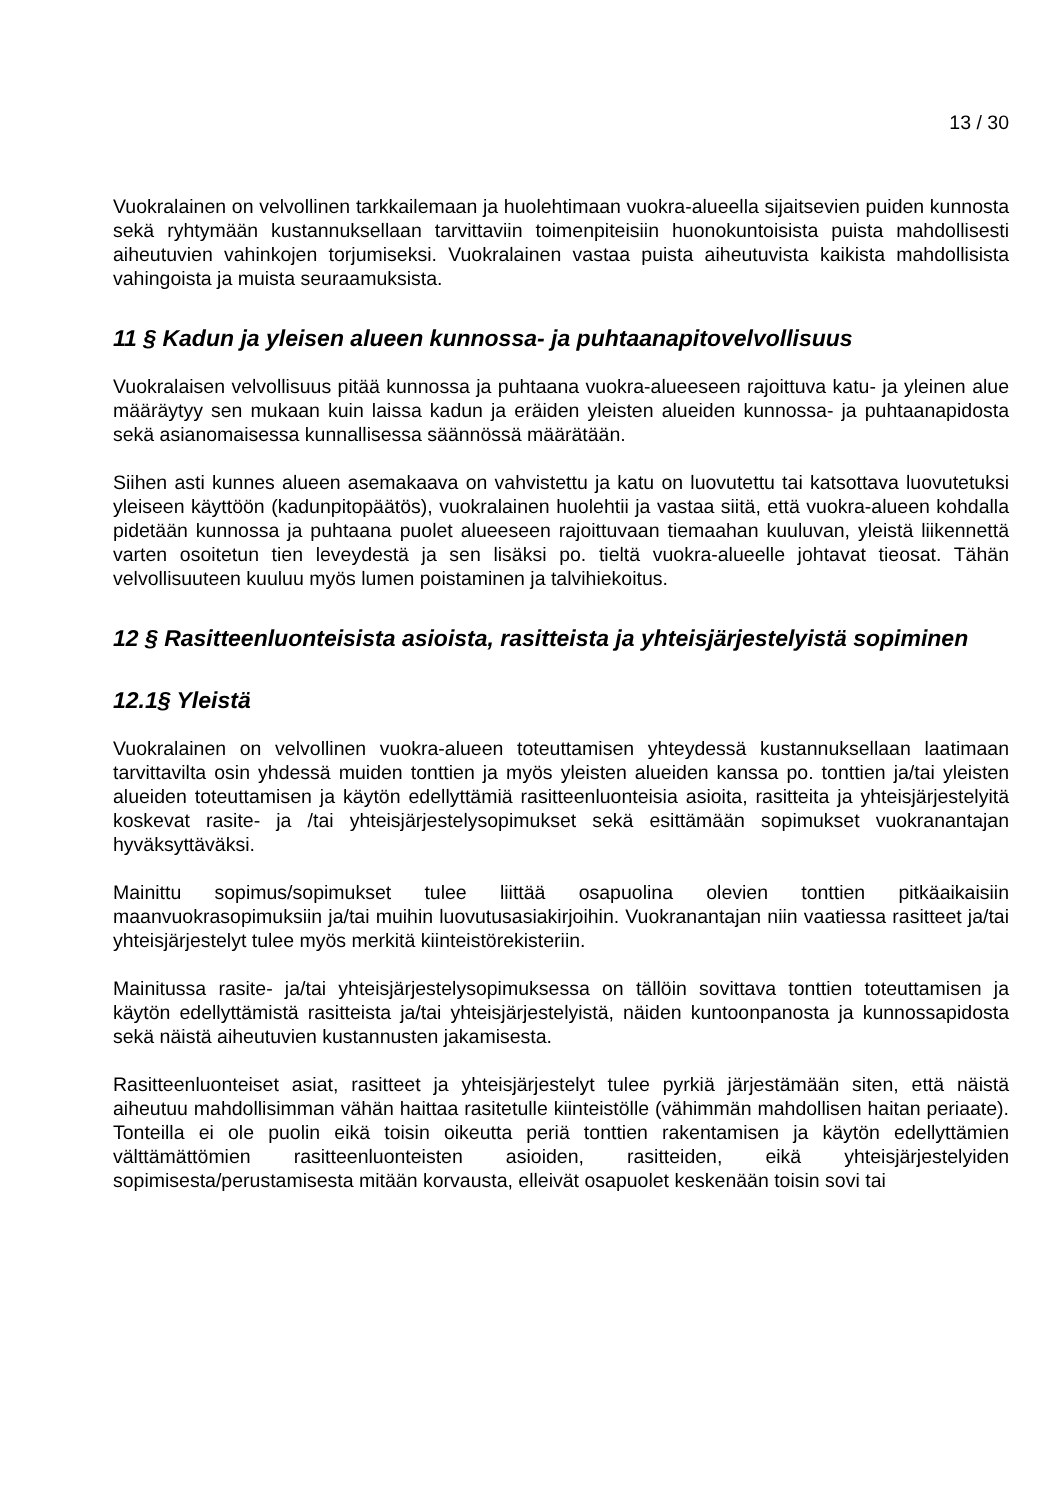13 / 30
Vuokralainen on velvollinen tarkkailemaan ja huolehtimaan vuokra-alueella sijaitsevien puiden kunnosta sekä ryhtymään kustannuksellaan tarvittaviin toimenpiteisiin huonokuntoisista puista mahdollisesti aiheutuvien vahinkojen torjumiseksi. Vuokralainen vastaa puista aiheutuvista kaikista mahdollisista vahingoista ja muista seuraamuksista.
11 § Kadun ja yleisen alueen kunnossa- ja puhtaanapitovelvollisuus
Vuokralaisen velvollisuus pitää kunnossa ja puhtaana vuokra-alueeseen rajoittuva katu- ja yleinen alue määräytyy sen mukaan kuin laissa kadun ja eräiden yleisten alueiden kunnossa- ja puhtaanapidosta sekä asianomaisessa kunnallisessa säännössä määrätään.
Siihen asti kunnes alueen asemakaava on vahvistettu ja katu on luovutettu tai katsottava luovutetuksi yleiseen käyttöön (kadunpitopäätös), vuokralainen huolehtii ja vastaa siitä, että vuokra-alueen kohdalla pidetään kunnossa ja puhtaana puolet alueeseen rajoittuvaan tiemaahan kuuluvan, yleistä liikennettä varten osoitetun tien leveydestä ja sen lisäksi po. tieltä vuokra-alueelle johtavat tieosat. Tähän velvollisuuteen kuuluu myös lumen poistaminen ja talvihiekoitus.
12 § Rasitteenluonteisista asioista, rasitteista ja yhteisjärjestelyistä sopiminen
12.1§ Yleistä
Vuokralainen on velvollinen vuokra-alueen toteuttamisen yhteydessä kustannuksellaan laatimaan tarvittavilta osin yhdessä muiden tonttien ja myös yleisten alueiden kanssa po. tonttien ja/tai yleisten alueiden toteuttamisen ja käytön edellyttämiä rasitteenluonteisia asioita, rasitteita ja yhteisjärjestelyitä koskevat rasite- ja /tai yhteisjärjestelysopimukset sekä esittämään sopimukset vuokranantajan hyväksyttäväksi.
Mainittu sopimus/sopimukset tulee liittää osapuolina olevien tonttien pitkäaikaisiin maanvuokrasopimuksiin ja/tai muihin luovutusasiakirjoihin. Vuokranantajan niin vaatiessa rasitteet ja/tai yhteisjärjestelyt tulee myös merkitä kiinteistörekisteriin.
Mainitussa rasite- ja/tai yhteisjärjestelysopimuksessa on tällöin sovittava tonttien toteuttamisen ja käytön edellyttämistä rasitteista ja/tai yhteisjärjestelyistä, näiden kuntoonpanosta ja kunnossapidosta sekä näistä aiheutuvien kustannusten jakamisesta.
Rasitteenluonteiset asiat, rasitteet ja yhteisjärjestelyt tulee pyrkiä järjestämään siten, että näistä aiheutuu mahdollisimman vähän haittaa rasitetulle kiinteistölle (vähimmän mahdollisen haitan periaate). Tonteilla ei ole puolin eikä toisin oikeutta periä tonttien rakentamisen ja käytön edellyttämien välttämättömien rasitteenluonteisten asioiden, rasitteiden, eikä yhteisjärjestelyiden sopimisesta/perustamisesta mitään korvausta, elleivät osapuolet keskenään toisin sovi tai